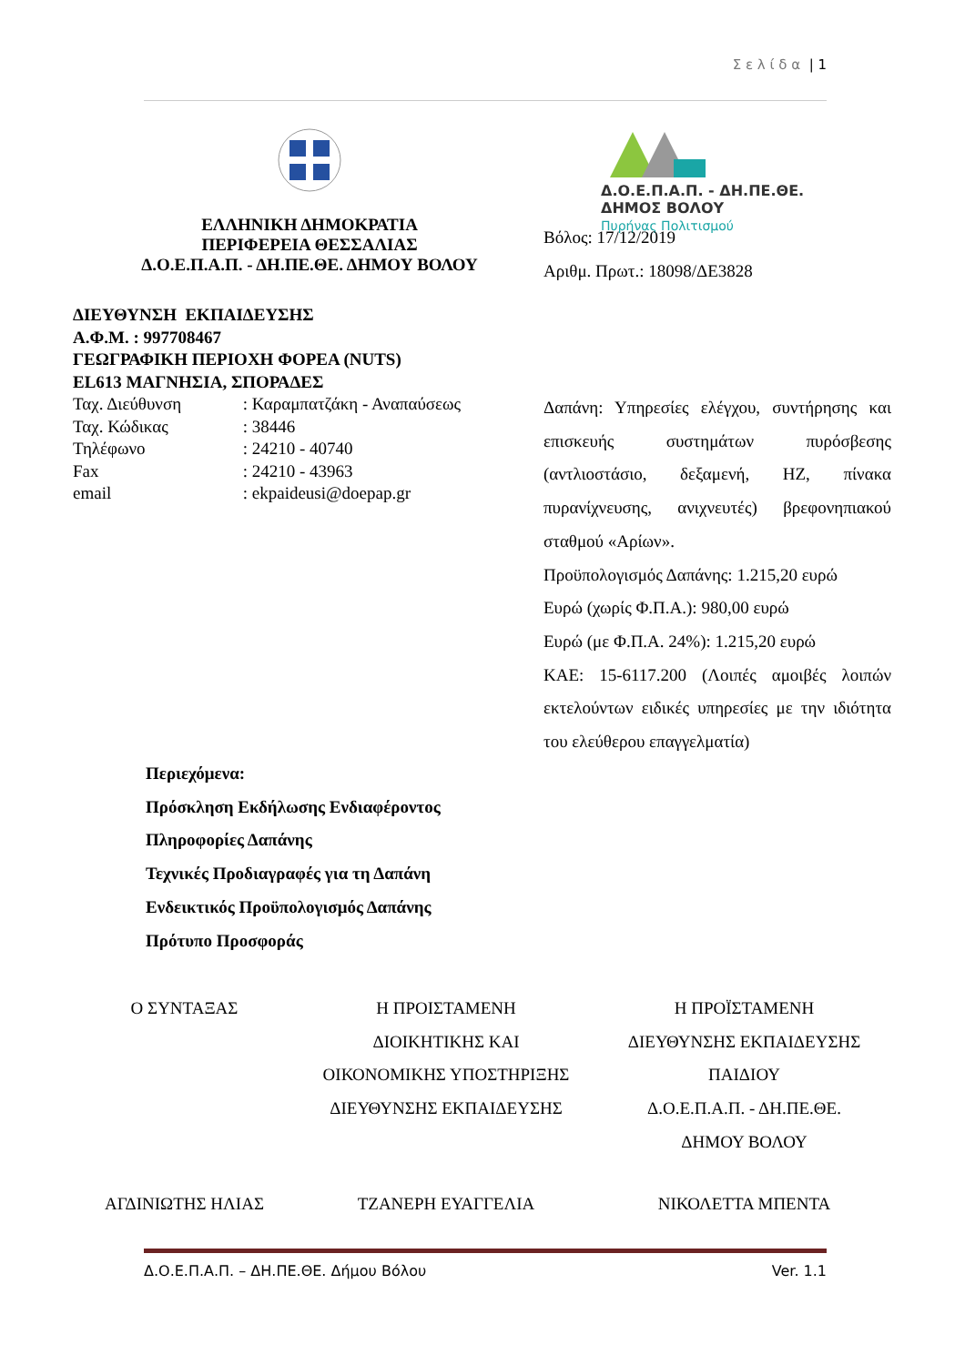Σ ε λ ί δ α | 1
Δ.Ο.Ε.Π.Α.Π. - ΔΗ.ΠΕ.ΘΕ.
ΔΗΜΟΣ ΒΟΛΟΥ
Πυρήνας Πολιτισμού
ΕΛΛΗΝΙΚΗ ΔΗΜΟΚΡΑΤΙΑ
ΠΕΡΙΦΕΡΕΙΑ ΘΕΣΣΑΛΙΑΣ
Δ.Ο.Ε.Π.Α.Π. - ΔΗ.ΠΕ.ΘΕ. ΔΗΜΟΥ ΒΟΛΟΥ
Βόλος: 17/12/2019
Αριθμ. Πρωτ.: 18098/ΔΕ3828
ΔΙΕΥΘΥΝΣΗ ΕΚΠΑΙΔΕΥΣΗΣ
Α.Φ.Μ. : 997708467
ΓΕΩΓΡΑΦΙΚΗ ΠΕΡΙΟΧΗ ΦΟΡΕΑ (NUTS)
EL613 ΜΑΓΝΗΣΙΑ, ΣΠΟΡΑΔΕΣ
Ταχ. Διεύθυνση : Καραμπατζάκη - Αναπαύσεως
Ταχ. Κώδικας : 38446
Τηλέφωνο : 24210 - 40740
Fax : 24210 - 43963
email : ekpaideusi@doepap.gr
Δαπάνη: Υπηρεσίες ελέγχου, συντήρησης και επισκευής συστημάτων πυρόσβεσης (αντλιοστάσιο, δεξαμενή, ΗΖ, πίνακα πυρανίχνευσης, ανιχνευτές) βρεφονηπιακού σταθμού «Αρίων».
Προϋπολογισμός Δαπάνης: 1.215,20 ευρώ
Ευρώ (χωρίς Φ.Π.Α.): 980,00 ευρώ
Ευρώ (με Φ.Π.Α. 24%): 1.215,20 ευρώ
ΚΑΕ: 15-6117.200 (Λοιπές αμοιβές λοιπών εκτελούντων ειδικές υπηρεσίες με την ιδιότητα του ελεύθερου επαγγελματία)
Περιεχόμενα:
Πρόσκληση Εκδήλωσης Ενδιαφέροντος
Πληροφορίες Δαπάνης
Τεχνικές Προδιαγραφές για τη Δαπάνη
Ενδεικτικός Προϋπολογισμός Δαπάνης
Πρότυπο Προσφοράς
Ο ΣΥΝΤΑΞΑΣ Η ΠΡΟΙΣΤΑΜΕΝΗ
ΔΙΟΙΚΗΤΙΚΗΣ ΚΑΙ
ΟΙΚΟΝΟΜΙΚΗΣ ΥΠΟΣΤΗΡΙΞΗΣ
ΔΙΕΥΘΥΝΣΗΣ ΕΚΠΑΙΔΕΥΣΗΣ
Η ΠΡΟΪΣΤΑΜΕΝΗ
ΔΙΕΥΘΥΝΣΗΣ ΕΚΠΑΙΔΕΥΣΗΣ
ΠΑΙΔΙΟΥ
Δ.Ο.Ε.Π.Α.Π. - ΔΗ.ΠΕ.ΘΕ.
ΔΗΜΟΥ ΒΟΛΟΥ
ΑΓΔΙΝΙΩΤΗΣ ΗΛΙΑΣ ΤΖΑΝΕΡΗ ΕΥΑΓΓΕΛΙΑ ΝΙΚΟΛΕΤΤΑ ΜΠΕΝΤΑ
Δ.Ο.Ε.Π.Α.Π. – ΔΗ.ΠΕ.ΘΕ. Δήμου Βόλου Ver. 1.1